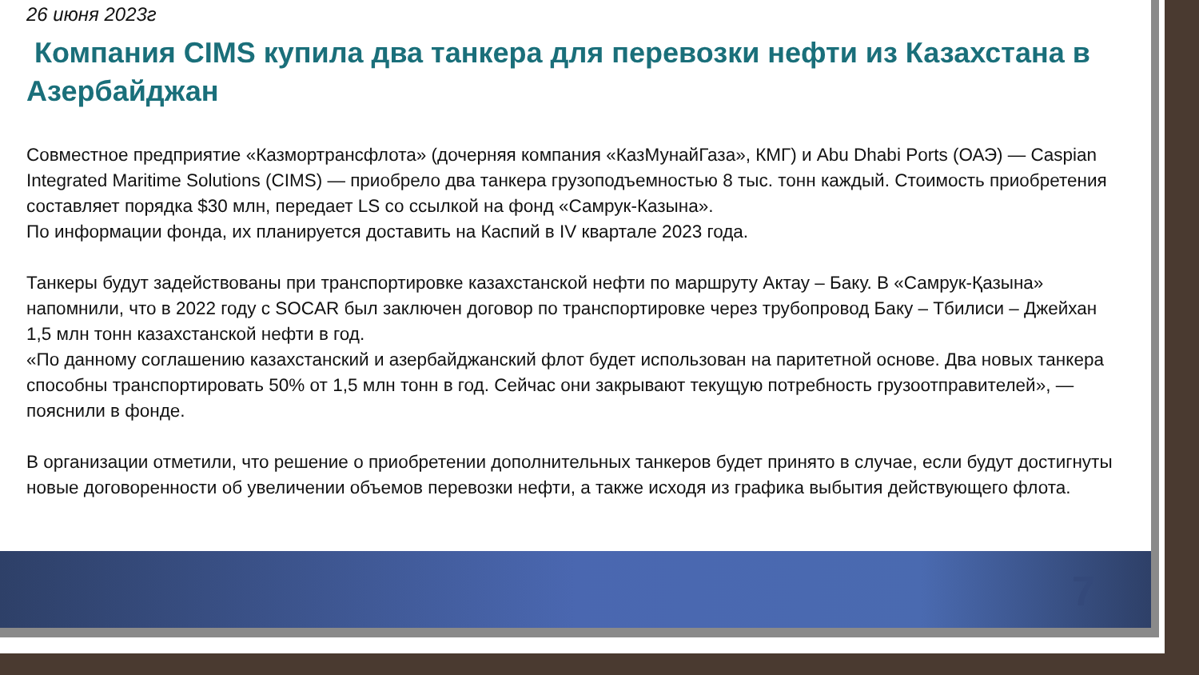26 июня 2023г
Компания CIMS купила два танкера для перевозки нефти из Казахстана в Азербайджан
Совместное предприятие «Казмортрансфлота» (дочерняя компания «КазМунайГаза», КМГ) и Abu Dhabi Ports (ОАЭ) — Caspian Integrated Maritime Solutions (CIMS) — приобрело два танкера грузоподъемностью 8 тыс. тонн каждый. Стоимость приобретения составляет порядка $30 млн, передает LS со ссылкой на фонд «Самрук-Казына».
По информации фонда, их планируется доставить на Каспий в IV квартале 2023 года.
Танкеры будут задействованы при транспортировке казахстанской нефти по маршруту Актау – Баку. В «Самрук-Қазына» напомнили, что в 2022 году с SOCAR был заключен договор по транспортировке через трубопровод Баку – Тбилиси – Джейхан 1,5 млн тонн казахстанской нефти в год.
«По данному соглашению казахстанский и азербайджанский флот будет использован на паритетной основе. Два новых танкера способны транспортировать 50% от 1,5 млн тонн в год. Сейчас они закрывают текущую потребность грузоотправителей», — пояснили в фонде.
В организации отметили, что решение о приобретении дополнительных танкеров будет принято в случае, если будут достигнуты новые договоренности об увеличении объемов перевозки нефти, а также исходя из графика выбытия действующего флота.
7